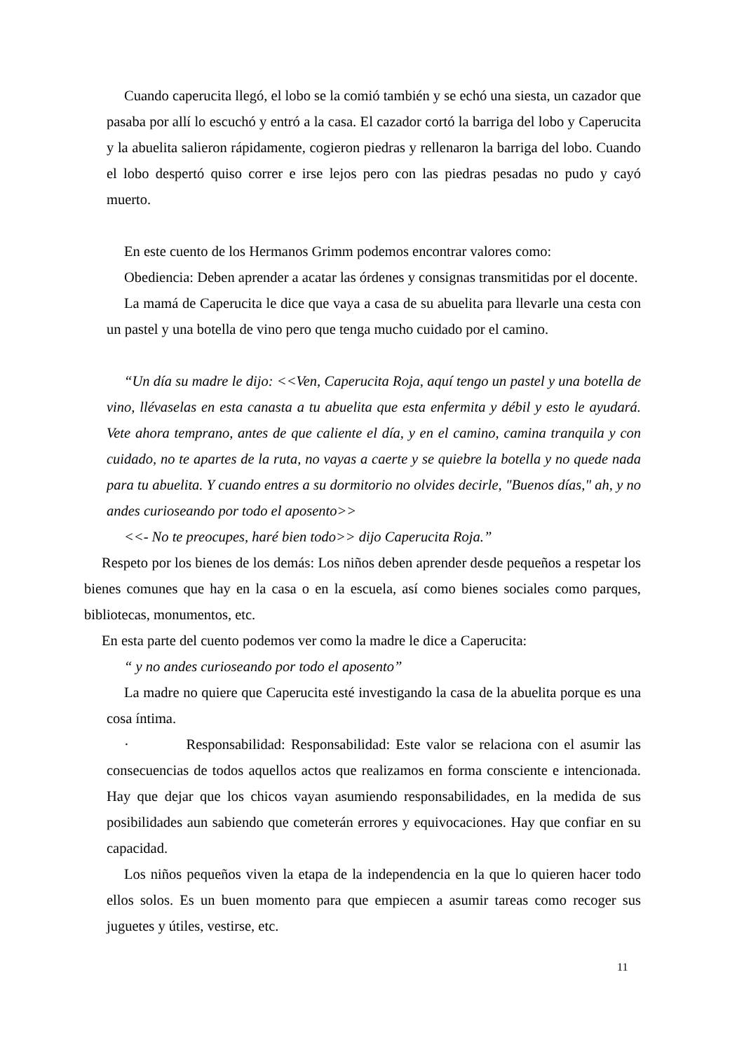Cuando caperucita llegó, el lobo se la comió también y se echó una siesta, un cazador que pasaba por allí lo escuchó y entró a la casa. El cazador cortó la barriga del lobo y Caperucita y la abuelita salieron rápidamente, cogieron piedras y rellenaron la barriga del lobo. Cuando el lobo despertó quiso correr e irse lejos pero con las piedras pesadas no pudo y cayó muerto.
En este cuento de los Hermanos Grimm podemos encontrar valores como:
Obediencia: Deben aprender a acatar las órdenes y consignas transmitidas por el docente.
La mamá de Caperucita le dice que vaya a casa de su abuelita para llevarle una cesta con un pastel y una botella de vino pero que tenga mucho cuidado por el camino.
“Un día su madre le dijo: <<Ven, Caperucita Roja, aquí tengo un pastel y una botella de vino, llévaselas en esta canasta a tu abuelita que esta enfermita y débil y esto le ayudará. Vete ahora temprano, antes de que caliente el día, y en el camino, camina tranquila y con cuidado, no te apartes de la ruta, no vayas a caerte y se quiebre la botella y no quede nada para tu abuelita. Y cuando entres a su dormitorio no olvides decirle, "Buenos días," ah, y no andes curioseando por todo el aposento>>
<<- No te preocupes, haré bien todo>> dijo Caperucita Roja.”
Respeto por los bienes de los demás: Los niños deben aprender desde pequeños a respetar los bienes comunes que hay en la casa o en la escuela, así como bienes sociales como parques, bibliotecas, monumentos, etc.
En esta parte del cuento podemos ver como la madre le dice a Caperucita:
“ y no andes curioseando por todo el aposento”
La madre no quiere que Caperucita esté investigando la casa de la abuelita porque es una cosa íntima.
· Responsabilidad: Responsabilidad: Este valor se relaciona con el asumir las consecuencias de todos aquellos actos que realizamos en forma consciente e intencionada. Hay que dejar que los chicos vayan asumiendo responsabilidades, en la medida de sus posibilidades aun sabiendo que cometerán errores y equivocaciones. Hay que confiar en su capacidad.
Los niños pequeños viven la etapa de la independencia en la que lo quieren hacer todo ellos solos. Es un buen momento para que empiecen a asumir tareas como recoger sus juguetes y útiles, vestirse, etc.
11